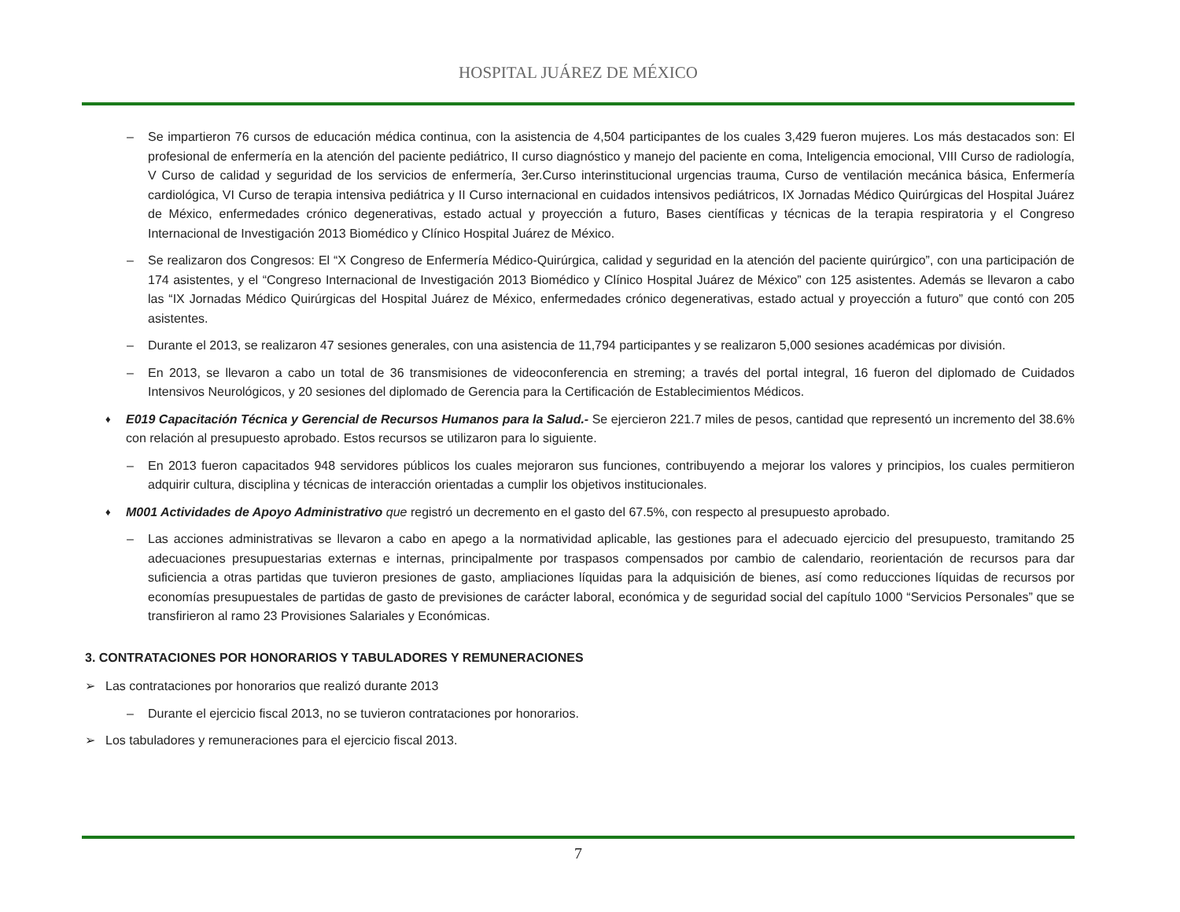HOSPITAL JUÁREZ DE MÉXICO
– Se impartieron 76 cursos de educación médica continua, con la asistencia de 4,504 participantes de los cuales 3,429 fueron mujeres. Los más destacados son: El profesional de enfermería en la atención del paciente pediátrico, II curso diagnóstico y manejo del paciente en coma, Inteligencia emocional, VIII Curso de radiología, V Curso de calidad y seguridad de los servicios de enfermería, 3er.Curso interinstitucional urgencias trauma, Curso de ventilación mecánica básica, Enfermería cardiológica, VI Curso de terapia intensiva pediátrica y II Curso internacional en cuidados intensivos pediátricos, IX Jornadas Médico Quirúrgicas del Hospital Juárez de México, enfermedades crónico degenerativas, estado actual y proyección a futuro, Bases científicas y técnicas de la terapia respiratoria y el Congreso Internacional de Investigación 2013 Biomédico y Clínico Hospital Juárez de México.
– Se realizaron dos Congresos: El “X Congreso de Enfermería Médico-Quirúrgica, calidad y seguridad en la atención del paciente quirúrgico”, con una participación de 174 asistentes, y el “Congreso Internacional de Investigación 2013 Biomédico y Clínico Hospital Juárez de México” con 125 asistentes. Además se llevaron a cabo las “IX Jornadas Médico Quirúrgicas del Hospital Juárez de México, enfermedades crónico degenerativas, estado actual y proyección a futuro” que contó con 205 asistentes.
– Durante el 2013, se realizaron 47 sesiones generales, con una asistencia de 11,794 participantes y se realizaron 5,000 sesiones académicas por división.
– En 2013, se llevaron a cabo un total de 36 transmisiones de videoconferencia en streming; a través del portal integral, 16 fueron del diplomado de Cuidados Intensivos Neurológicos, y 20 sesiones del diplomado de Gerencia para la Certificación de Establecimientos Médicos.
♦ E019 Capacitación Técnica y Gerencial de Recursos Humanos para la Salud.- Se ejercieron 221.7 miles de pesos, cantidad que representó un incremento del 38.6% con relación al presupuesto aprobado. Estos recursos se utilizaron para lo siguiente.
– En 2013 fueron capacitados 948 servidores públicos los cuales mejoraron sus funciones, contribuyendo a mejorar los valores y principios, los cuales permitieron adquirir cultura, disciplina y técnicas de interacción orientadas a cumplir los objetivos institucionales.
♦ M001 Actividades de Apoyo Administrativo que registró un decremento en el gasto del 67.5%, con respecto al presupuesto aprobado.
– Las acciones administrativas se llevaron a cabo en apego a la normatividad aplicable, las gestiones para el adecuado ejercicio del presupuesto, tramitando 25 adecuaciones presupuestarias externas e internas, principalmente por traspasos compensados por cambio de calendario, reorientación de recursos para dar suficiencia a otras partidas que tuvieron presiones de gasto, ampliaciones líquidas para la adquisición de bienes, así como reducciones líquidas de recursos por economías presupuestales de partidas de gasto de previsiones de carácter laboral, económica y de seguridad social del capítulo 1000 “Servicios Personales” que se transfirieron al ramo 23 Provisiones Salariales y Económicas.
3. CONTRATACIONES POR HONORARIOS Y TABULADORES Y REMUNERACIONES
➢ Las contrataciones por honorarios que realizó durante 2013
– Durante el ejercicio fiscal 2013, no se tuvieron contrataciones por honorarios.
➢ Los tabuladores y remuneraciones para el ejercicio fiscal 2013.
7